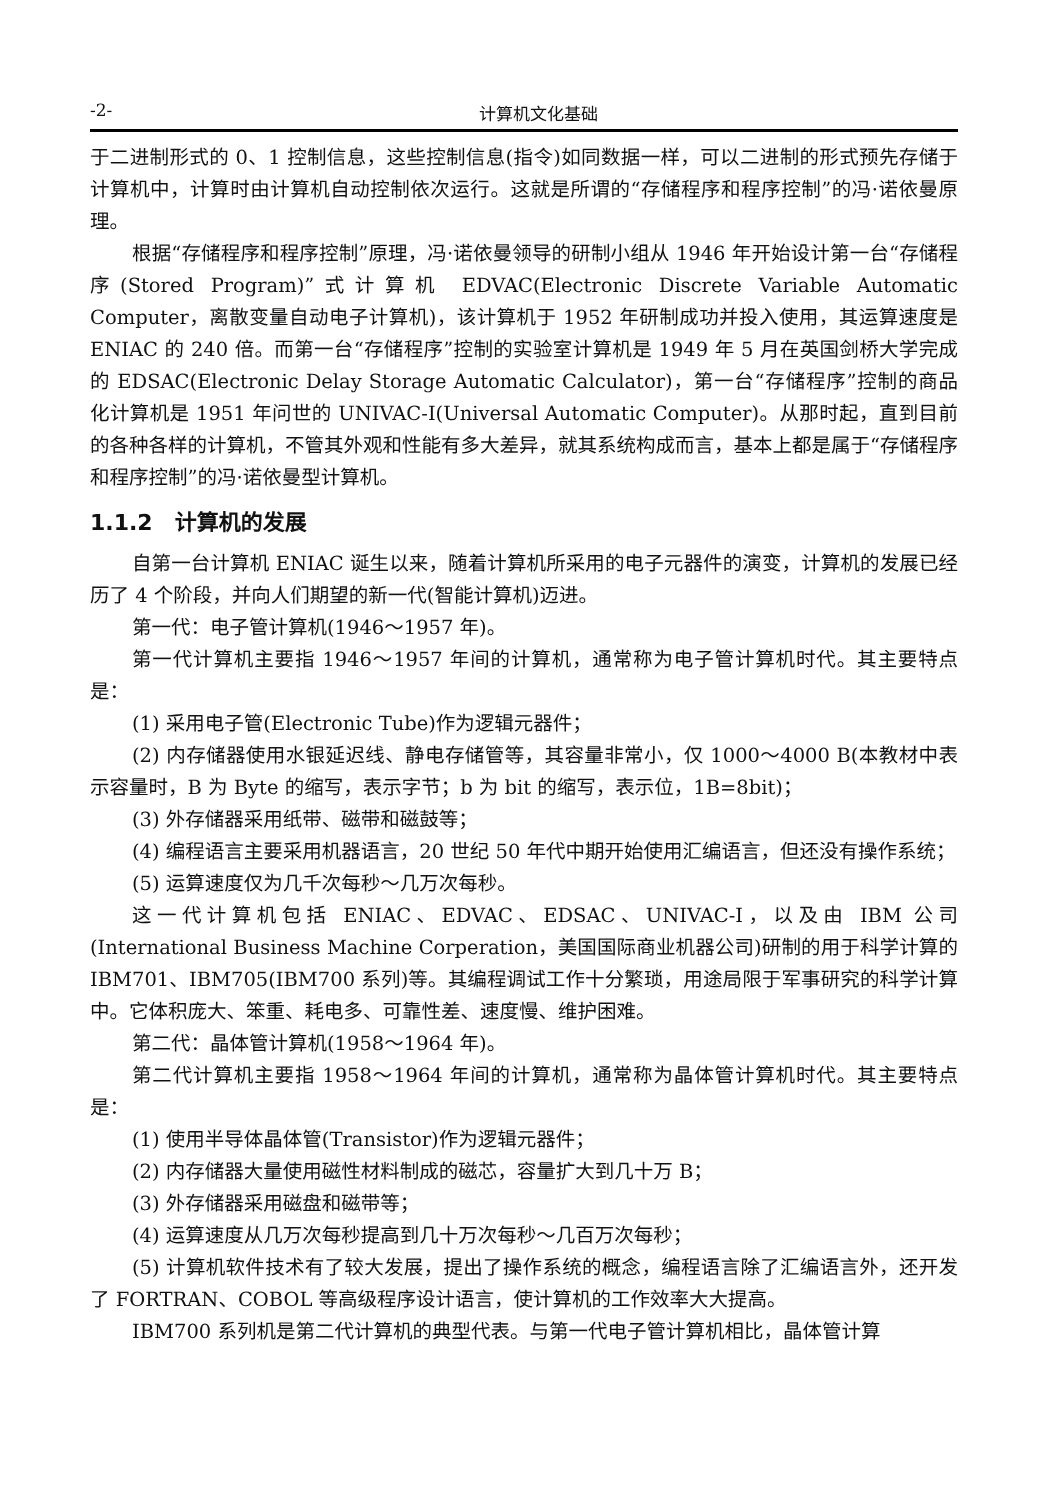-2- 计算机文化基础
于二进制形式的 0、1 控制信息，这些控制信息(指令)如同数据一样，可以二进制的形式预先存储于计算机中，计算时由计算机自动控制依次运行。这就是所谓的“存储程序和程序控制”的冯·诺依曼原理。
根据“存储程序和程序控制”原理，冯·诺依曼领导的研制小组从 1946 年开始设计第一台“存储程序(Stored Program)”式计算机 EDVAC(Electronic Discrete Variable Automatic Computer，离散变量自动电子计算机)，该计算机于 1952 年研制成功并投入使用，其运算速度是 ENIAC 的 240 倍。而第一台“存储程序”控制的实验室计算机是 1949 年 5 月在英国剑桥大学完成的 EDSAC(Electronic Delay Storage Automatic Calculator)，第一台“存储程序”控制的商品化计算机是 1951 年问世的 UNIVAC-I(Universal Automatic Computer)。从那时起，直到目前的各种各样的计算机，不管其外观和性能有多大差异，就其系统构成而言，基本上都是属于“存储程序和程序控制”的冯·诺依曼型计算机。
1.1.2　计算机的发展
自第一台计算机 ENIAC 诞生以来，随着计算机所采用的电子元器件的演变，计算机的发展已经历了 4 个阶段，并向人们期望的新一代(智能计算机)迈进。
第一代：电子管计算机(1946～1957 年)。
第一代计算机主要指 1946～1957 年间的计算机，通常称为电子管计算机时代。其主要特点是：
(1) 采用电子管(Electronic Tube)作为逻辑元器件；
(2) 内存储器使用水银延迟线、静电存储管等，其容量非常小，仅 1000～4000 B(本教材中表示容量时，B 为 Byte 的缩写，表示字节；b 为 bit 的缩写，表示位，1B=8bit)；
(3) 外存储器采用纸带、磁带和磁鼓等；
(4) 编程语言主要采用机器语言，20 世纪 50 年代中期开始使用汇编语言，但还没有操作系统；
(5) 运算速度仅为几千次每秒～几万次每秒。
这一代计算机包括 ENIAC、EDVAC、EDSAC、UNIVAC-I，以及由 IBM 公司(International Business Machine Corperation，美国国际商业机器公司)研制的用于科学计算的 IBM701、IBM705(IBM700 系列)等。其编程调试工作十分繁琐，用途局限于军事研究的科学计算中。它体积庞大、笨重、耗电多、可靠性差、速度慢、维护困难。
第二代：晶体管计算机(1958～1964 年)。
第二代计算机主要指 1958～1964 年间的计算机，通常称为晶体管计算机时代。其主要特点是：
(1) 使用半导体晶体管(Transistor)作为逻辑元器件；
(2) 内存储器大量使用磁性材料制成的磁芯，容量扩大到几十万 B；
(3) 外存储器采用磁盘和磁带等；
(4) 运算速度从几万次每秒提高到几十万次每秒～几百万次每秒；
(5) 计算机软件技术有了较大发展，提出了操作系统的概念，编程语言除了汇编语言外，还开发了 FORTRAN、COBOL 等高级程序设计语言，使计算机的工作效率大大提高。
IBM700 系列机是第二代计算机的典型代表。与第一代电子管计算机相比，晶体管计算